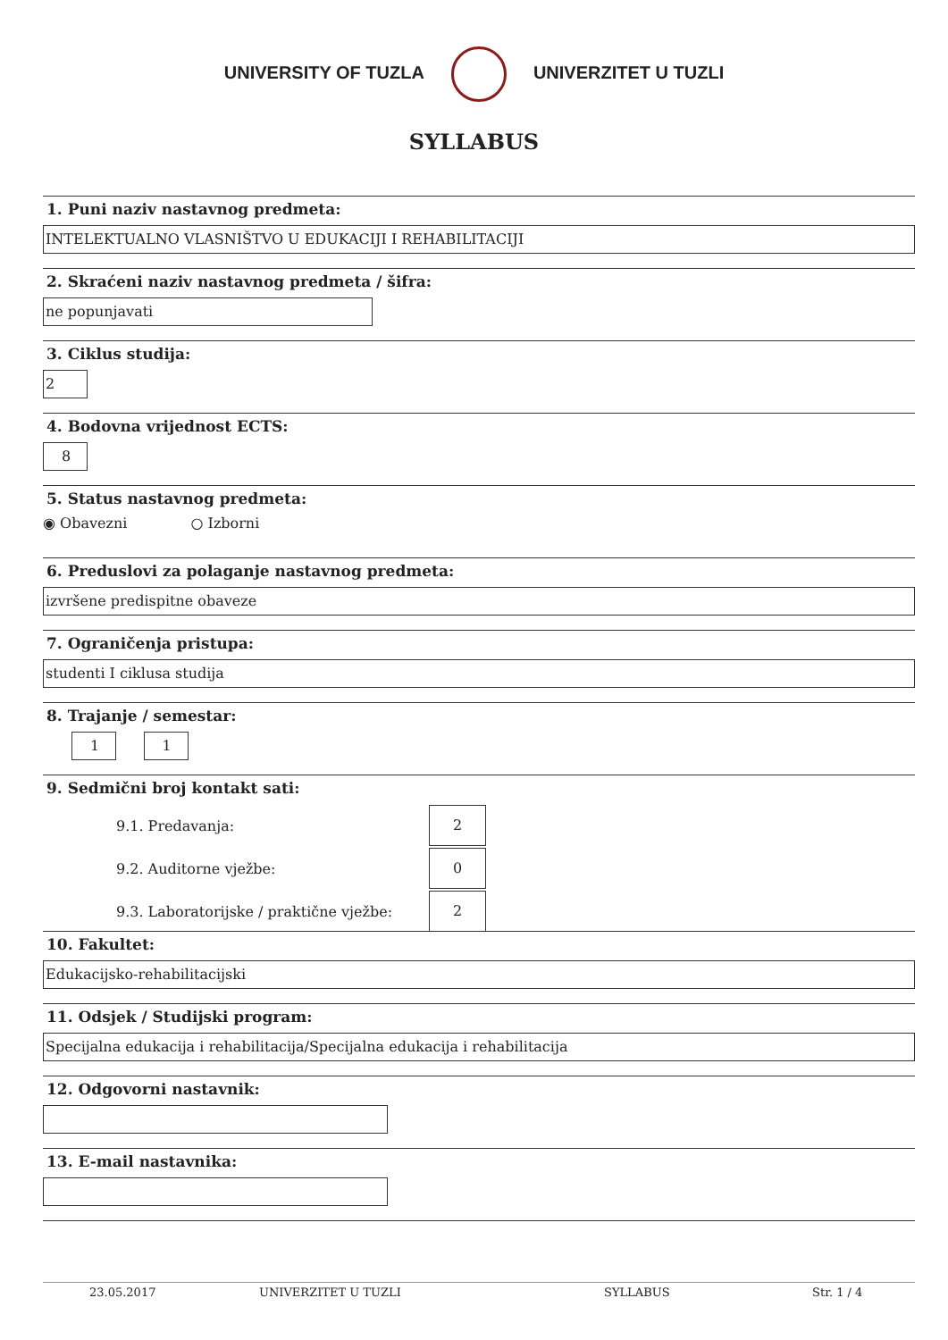UNIVERSITY OF TUZLA
UNIVERZITET U TUZLI
SYLLABUS
1. Puni naziv nastavnog predmeta:
INTELEKTUALNO VLASNIŠTVO U EDUKACIJI I REHABILITACIJI
2. Skraćeni naziv nastavnog predmeta / šifra:
ne popunjavati
3. Ciklus studija:
2
4. Bodovna vrijednost ECTS:
8
5. Status nastavnog predmeta:
◉ Obavezni ○ Izborni
6. Preduslovi za polaganje nastavnog predmeta:
izvršene predispitne obaveze
7. Ograničenja pristupa:
studenti I ciklusa studija
8. Trajanje / semestar:
1 1
9. Sedmični broj kontakt sati:
9.1. Predavanja:
2
9.2. Auditorne vježbe:
0
9.3. Laboratorijske / praktične vježbe:
2
10. Fakultet:
Edukacijsko-rehabilitacijski
11. Odsjek / Studijski program:
Specijalna edukacija i rehabilitacija/Specijalna edukacija i rehabilitacija
12. Odgovorni nastavnik:
13. E-mail nastavnika:
23.05.2017 UNIVERZITET U TUZLI SYLLABUS Str. 1 / 4